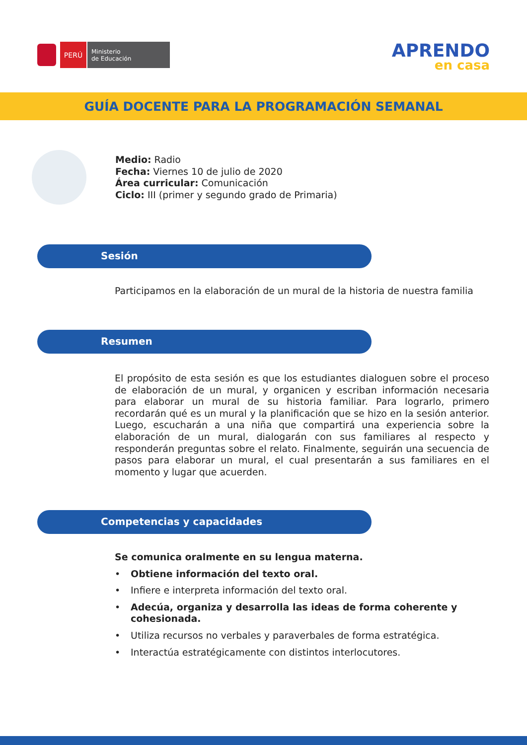PERÚ
Ministerio
de Educación
APRENDO
en casa
GUÍA DOCENTE PARA LA PROGRAMACIÓN SEMANAL
Medio: Radio
Fecha: Viernes 10 de julio de 2020
Área curricular: Comunicación
Ciclo: III (primer y segundo grado de Primaria)
Sesión
Participamos en la elaboración de un mural de la historia de nuestra familia
Resumen
El propósito de esta sesión es que los estudiantes dialoguen sobre el proceso de elaboración de un mural, y organicen y escriban información necesaria para elaborar un mural de su historia familiar. Para lograrlo, primero recordarán qué es un mural y la planificación que se hizo en la sesión anterior. Luego, escucharán a una niña que compartirá una experiencia sobre la elaboración de un mural, dialogarán con sus familiares al respecto y responderán preguntas sobre el relato. Finalmente, seguirán una secuencia de pasos para elaborar un mural, el cual presentarán a sus familiares en el momento y lugar que acuerden.
Competencias y capacidades
Se comunica oralmente en su lengua materna.
• Obtiene información del texto oral.
• Infiere e interpreta información del texto oral.
• Adecúa, organiza y desarrolla las ideas de forma coherente y cohesionada.
• Utiliza recursos no verbales y paraverbales de forma estratégica.
• Interactúa estratégicamente con distintos interlocutores.